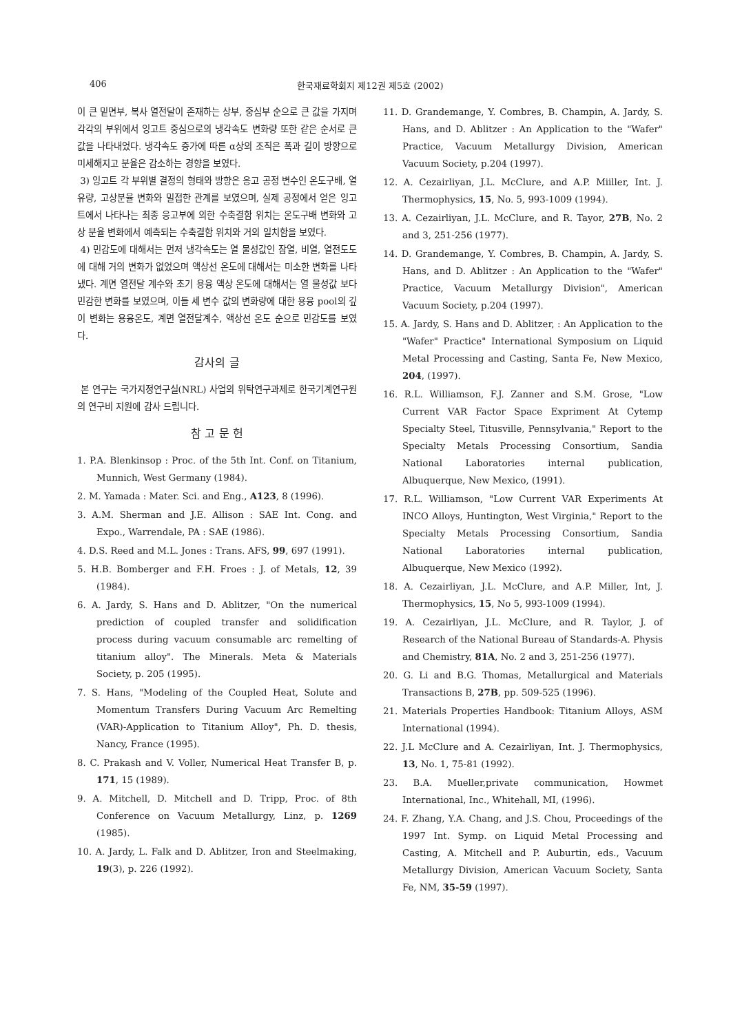406 한국재료학회지 제12권 제5호 (2002)
이 큰 밑면부, 복사 열전달이 존재하는 상부, 중심부 순으로 큰 값을 가지며 각각의 부위에서 잉고트 중심으로의 냉각속도 변화량 또한 같은 순서로 큰 값을 나타내었다. 냉각속도 증가에 따른 α상의 조직은 폭과 길이 방향으로 미세해지고 분율은 감소하는 경향을 보였다.
3) 잉고트 각 부위별 결정의 형태와 방향은 응고 공정 변수인 온도구배, 열유량, 고상분율 변화와 밀접한 관계를 보였으며, 실제 공정에서 얻은 잉고트에서 나타나는 최종 응고부에 의한 수축결함 위치는 온도구배 변화와 고상 분율 변화에서 예측되는 수축결함 위치와 거의 일치함을 보였다.
4) 민감도에 대해서는 먼저 냉각속도는 열 물성값인 잠열, 비열, 열전도도에 대해 거의 변화가 없었으며 액상선 온도에 대해서는 미소한 변화를 나타냈다. 계면 열전달 계수와 초기 용융 액상 온도에 대해서는 열 물성값 보다 민감한 변화를 보였으며, 이들 세 변수 값의 변화량에 대한 용융 pool의 깊이 변화는 용융온도, 계면 열전달계수, 액상선 온도 순으로 민감도를 보였다.
감사의 글
본 연구는 국가지정연구실(NRL) 사업의 위탁연구과제로 한국기계연구원의 연구비 지원에 감사 드립니다.
참 고 문 헌
1. P.A. Blenkinsop : Proc. of the 5th Int. Conf. on Titanium, Munnich, West Germany (1984).
2. M. Yamada : Mater. Sci. and Eng., A123, 8 (1996).
3. A.M. Sherman and J.E. Allison : SAE Int. Cong. and Expo., Warrendale, PA : SAE (1986).
4. D.S. Reed and M.L. Jones : Trans. AFS, 99, 697 (1991).
5. H.B. Bomberger and F.H. Froes : J. of Metals, 12, 39 (1984).
6. A. Jardy, S. Hans and D. Ablitzer, "On the numerical prediction of coupled transfer and solidification process during vacuum consumable arc remelting of titanium alloy". The Minerals. Meta & Materials Society, p. 205 (1995).
7. S. Hans, "Modeling of the Coupled Heat, Solute and Momentum Transfers During Vacuum Arc Remelting (VAR)-Application to Titanium Alloy", Ph. D. thesis, Nancy, France (1995).
8. C. Prakash and V. Voller, Numerical Heat Transfer B, p. 171, 15 (1989).
9. A. Mitchell, D. Mitchell and D. Tripp, Proc. of 8th Conference on Vacuum Metallurgy, Linz, p. 1269 (1985).
10. A. Jardy, L. Falk and D. Ablitzer, Iron and Steelmaking, 19(3), p. 226 (1992).
11. D. Grandemange, Y. Combres, B. Champin, A. Jardy, S. Hans, and D. Ablitzer : An Application to the "Wafer" Practice, Vacuum Metallurgy Division, American Vacuum Society, p.204 (1997).
12. A. Cezairliyan, J.L. McClure, and A.P. Miiller, Int. J. Thermophysics, 15, No. 5, 993-1009 (1994).
13. A. Cezairliyan, J.L. McClure, and R. Tayor, 27B, No. 2 and 3, 251-256 (1977).
14. D. Grandemange, Y. Combres, B. Champin, A. Jardy, S. Hans, and D. Ablitzer : An Application to the "Wafer" Practice, Vacuum Metallurgy Division", American Vacuum Society, p.204 (1997).
15. A. Jardy, S. Hans and D. Ablitzer, : An Application to the "Wafer" Practice" International Symposium on Liquid Metal Processing and Casting, Santa Fe, New Mexico, 204, (1997).
16. R.L. Williamson, F.J. Zanner and S.M. Grose, "Low Current VAR Factor Space Expriment At Cytemp Specialty Steel, Titusville, Pennsylvania," Report to the Specialty Metals Processing Consortium, Sandia National Laboratories internal publication, Albuquerque, New Mexico, (1991).
17. R.L. Williamson, "Low Current VAR Experiments At INCO Alloys, Huntington, West Virginia," Report to the Specialty Metals Processing Consortium, Sandia National Laboratories internal publication, Albuquerque, New Mexico (1992).
18. A. Cezairliyan, J.L. McClure, and A.P. Miller, Int, J. Thermophysics, 15, No 5, 993-1009 (1994).
19. A. Cezairliyan, J.L. McClure, and R. Taylor, J. of Research of the National Bureau of Standards-A. Physis and Chemistry, 81A, No. 2 and 3, 251-256 (1977).
20. G. Li and B.G. Thomas, Metallurgical and Materials Transactions B, 27B, pp. 509-525 (1996).
21. Materials Properties Handbook: Titanium Alloys, ASM International (1994).
22. J.L McClure and A. Cezairliyan, Int. J. Thermophysics, 13, No. 1, 75-81 (1992).
23. B.A. Mueller,private communication, Howmet International, Inc., Whitehall, MI, (1996).
24. F. Zhang, Y.A. Chang, and J.S. Chou, Proceedings of the 1997 Int. Symp. on Liquid Metal Processing and Casting, A. Mitchell and P. Auburtin, eds., Vacuum Metallurgy Division, American Vacuum Society, Santa Fe, NM, 35-59 (1997).